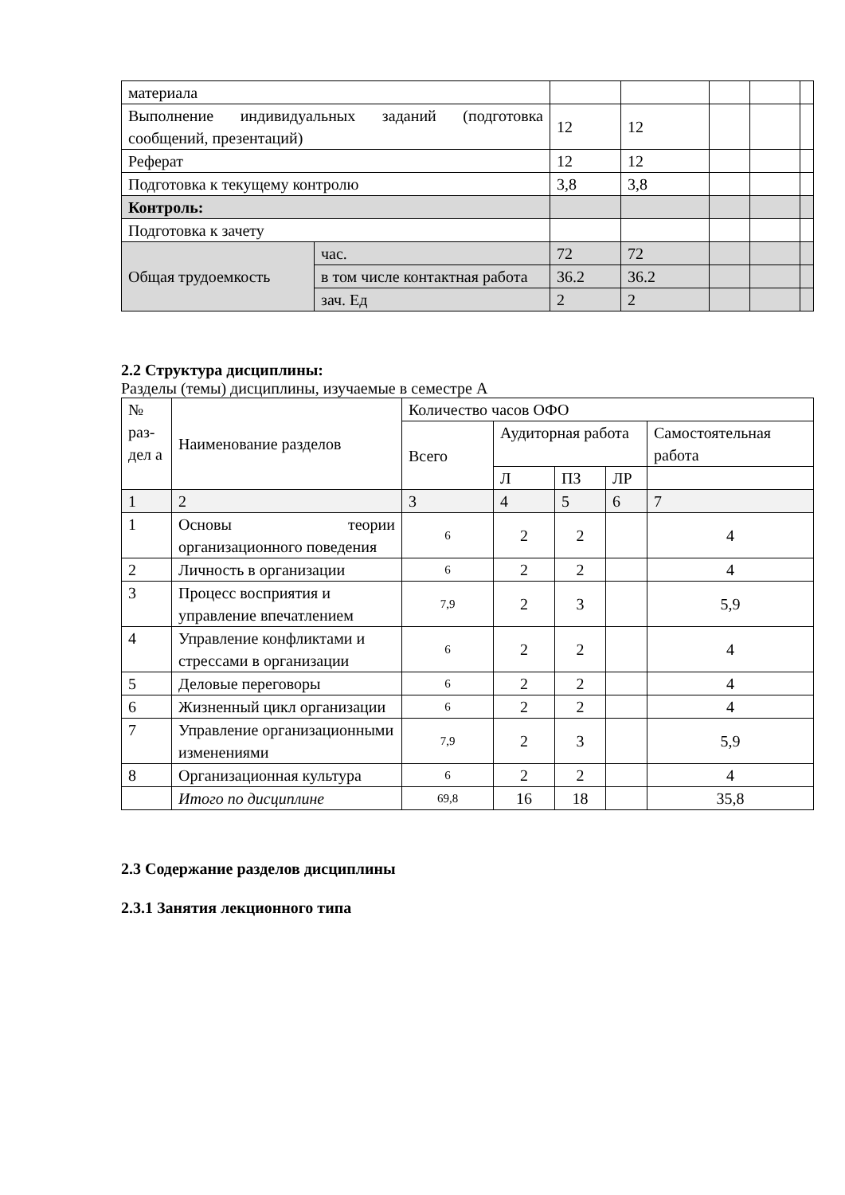| материала | | | | | | |
| Выполнение индивидуальных заданий (подготовка сообщений, презентаций) | | 12 | 12 | | | |
| Реферат | | 12 | 12 | | | |
| Подготовка к текущему контролю | | 3,8 | 3,8 | | | |
| Контроль: | | | | | | |
| Подготовка к зачету | | | | | | |
| Общая трудоемкость | час. | 72 | 72 | | | |
| | в том числе контактная работа | 36.2 | 36.2 | | | |
| | зач. Ед | 2 | 2 | | | |
2.2 Структура дисциплины:
Разделы (темы) дисциплины, изучаемые в семестре А
| № раз-дел а | Наименование разделов | Количество часов ОФО | | | | |
| | | Всего | Аудиторная работа | | | Самостоятельная работа |
| | | | Л | ПЗ | ЛР | |
| 1 | 2 | 3 | 4 | 5 | 6 | 7 |
| 1 | Основы теории организационного поведения | 6 | 2 | 2 | | 4 |
| 2 | Личность в организации | 6 | 2 | 2 | | 4 |
| 3 | Процесс восприятия и управление впечатлением | 7,9 | 2 | 3 | | 5,9 |
| 4 | Управление конфликтами и стрессами в организации | 6 | 2 | 2 | | 4 |
| 5 | Деловые переговоры | 6 | 2 | 2 | | 4 |
| 6 | Жизненный цикл организации | 6 | 2 | 2 | | 4 |
| 7 | Управление организационными изменениями | 7,9 | 2 | 3 | | 5,9 |
| 8 | Организационная культура | 6 | 2 | 2 | | 4 |
| | Итого по дисциплине | 69,8 | 16 | 18 | | 35,8 |
2.3 Содержание разделов дисциплины
2.3.1 Занятия лекционного типа